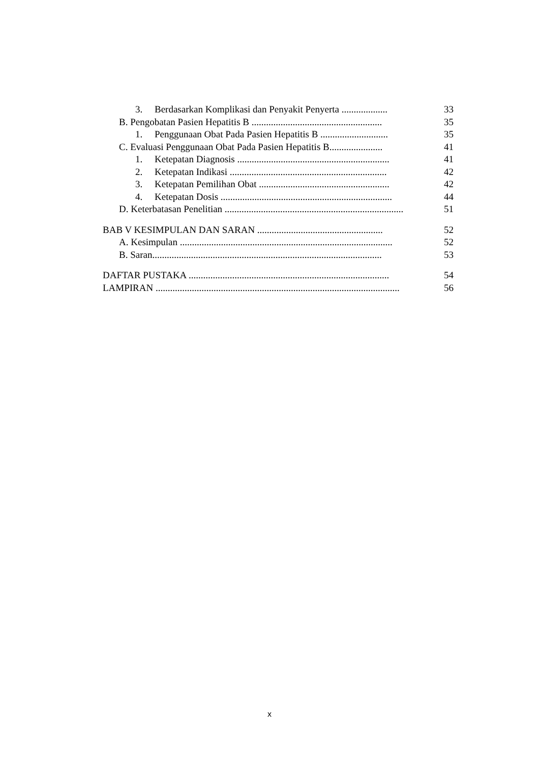3. Berdasarkan Komplikasi dan Penyakit Penyerta ...................
33
B. Pengobatan Pasien Hepatitis B ......................................................
35
1. Penggunaan Obat Pada Pasien Hepatitis B ............................
35
C. Evaluasi Penggunaan Obat Pada Pasien Hepatitis B......................
41
1. Ketepatan Diagnosis ...............................................................
41
2. Ketepatan Indikasi .................................................................
42
3. Ketepatan Pemilihan Obat ......................................................
42
4. Ketepatan Dosis .......................................................................
44
D. Keterbatasan Penelitian ..........................................................................
51
BAB V KESIMPULAN DAN SARAN ....................................................
52
A. Kesimpulan ........................................................................................
52
B. Saran...............................................................................................
53
DAFTAR PUSTAKA ...................................................................................
54
LAMPIRAN .....................................................................................................
56
x